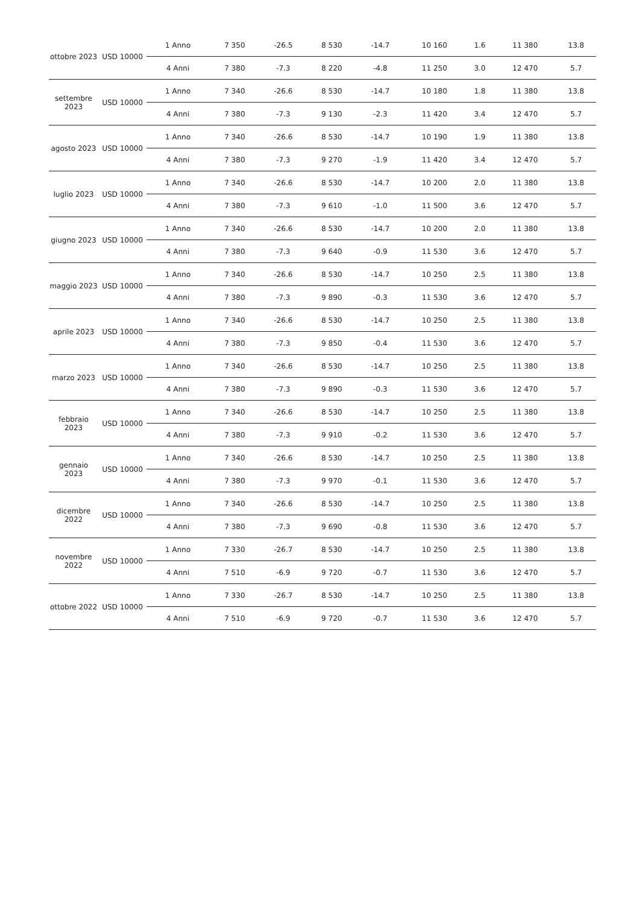| ottobre 2023 | USD 10000 | 1 Anno | 7 350 | -26.5 | 8 530 | -14.7 | 10 160 | 1.6 | 11 380 | 13.8 |
| | | 4 Anni | 7 380 | -7.3 | 8 220 | -4.8 | 11 250 | 3.0 | 12 470 | 5.7 |
| settembre 2023 | USD 10000 | 1 Anno | 7 340 | -26.6 | 8 530 | -14.7 | 10 180 | 1.8 | 11 380 | 13.8 |
| | | 4 Anni | 7 380 | -7.3 | 9 130 | -2.3 | 11 420 | 3.4 | 12 470 | 5.7 |
| agosto 2023 | USD 10000 | 1 Anno | 7 340 | -26.6 | 8 530 | -14.7 | 10 190 | 1.9 | 11 380 | 13.8 |
| | | 4 Anni | 7 380 | -7.3 | 9 270 | -1.9 | 11 420 | 3.4 | 12 470 | 5.7 |
| luglio 2023 | USD 10000 | 1 Anno | 7 340 | -26.6 | 8 530 | -14.7 | 10 200 | 2.0 | 11 380 | 13.8 |
| | | 4 Anni | 7 380 | -7.3 | 9 610 | -1.0 | 11 500 | 3.6 | 12 470 | 5.7 |
| giugno 2023 | USD 10000 | 1 Anno | 7 340 | -26.6 | 8 530 | -14.7 | 10 200 | 2.0 | 11 380 | 13.8 |
| | | 4 Anni | 7 380 | -7.3 | 9 640 | -0.9 | 11 530 | 3.6 | 12 470 | 5.7 |
| maggio 2023 | USD 10000 | 1 Anno | 7 340 | -26.6 | 8 530 | -14.7 | 10 250 | 2.5 | 11 380 | 13.8 |
| | | 4 Anni | 7 380 | -7.3 | 9 890 | -0.3 | 11 530 | 3.6 | 12 470 | 5.7 |
| aprile 2023 | USD 10000 | 1 Anno | 7 340 | -26.6 | 8 530 | -14.7 | 10 250 | 2.5 | 11 380 | 13.8 |
| | | 4 Anni | 7 380 | -7.3 | 9 850 | -0.4 | 11 530 | 3.6 | 12 470 | 5.7 |
| marzo 2023 | USD 10000 | 1 Anno | 7 340 | -26.6 | 8 530 | -14.7 | 10 250 | 2.5 | 11 380 | 13.8 |
| | | 4 Anni | 7 380 | -7.3 | 9 890 | -0.3 | 11 530 | 3.6 | 12 470 | 5.7 |
| febbraio 2023 | USD 10000 | 1 Anno | 7 340 | -26.6 | 8 530 | -14.7 | 10 250 | 2.5 | 11 380 | 13.8 |
| | | 4 Anni | 7 380 | -7.3 | 9 910 | -0.2 | 11 530 | 3.6 | 12 470 | 5.7 |
| gennaio 2023 | USD 10000 | 1 Anno | 7 340 | -26.6 | 8 530 | -14.7 | 10 250 | 2.5 | 11 380 | 13.8 |
| | | 4 Anni | 7 380 | -7.3 | 9 970 | -0.1 | 11 530 | 3.6 | 12 470 | 5.7 |
| dicembre 2022 | USD 10000 | 1 Anno | 7 340 | -26.6 | 8 530 | -14.7 | 10 250 | 2.5 | 11 380 | 13.8 |
| | | 4 Anni | 7 380 | -7.3 | 9 690 | -0.8 | 11 530 | 3.6 | 12 470 | 5.7 |
| novembre 2022 | USD 10000 | 1 Anno | 7 330 | -26.7 | 8 530 | -14.7 | 10 250 | 2.5 | 11 380 | 13.8 |
| | | 4 Anni | 7 510 | -6.9 | 9 720 | -0.7 | 11 530 | 3.6 | 12 470 | 5.7 |
| ottobre 2022 | USD 10000 | 1 Anno | 7 330 | -26.7 | 8 530 | -14.7 | 10 250 | 2.5 | 11 380 | 13.8 |
| | | 4 Anni | 7 510 | -6.9 | 9 720 | -0.7 | 11 530 | 3.6 | 12 470 | 5.7 |